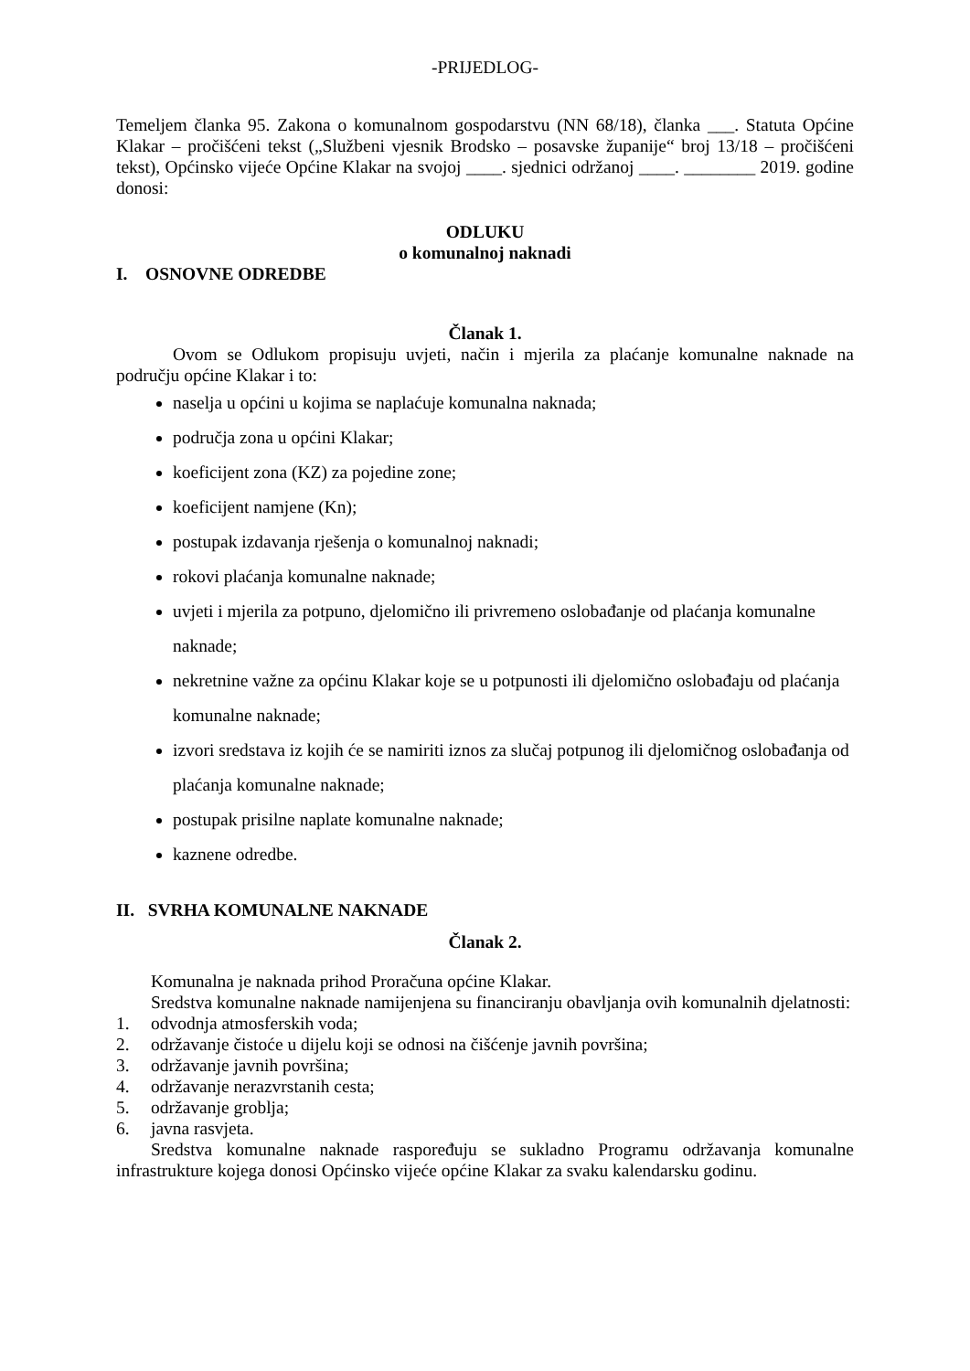-PRIJEDLOG-
Temeljem članka 95. Zakona o komunalnom gospodarstvu (NN 68/18), članka ___. Statuta Općine Klakar – pročišćeni tekst („Službeni vjesnik Brodsko – posavske županije“ broj 13/18 – pročišćeni tekst), Općinsko vijeće Općine Klakar na svojoj ____. sjednici održanoj ____. ________ 2019. godine donosi:
ODLUKU
o komunalnoj naknadi
I. OSNOVNE ODREDBE
Članak 1.
Ovom se Odlukom propisuju uvjeti, način i mjerila za plaćanje komunalne naknade na području općine Klakar i to:
naselja u općini u kojima se naplaćuje komunalna naknada;
područja zona u općini Klakar;
koeficijent zona (KZ) za pojedine zone;
koeficijent namjene (Kn);
postupak izdavanja rješenja o komunalnoj naknadi;
rokovi plaćanja komunalne naknade;
uvjeti i mjerila za potpuno, djelomično ili privremeno oslobađanje od plaćanja komunalne naknade;
nekretnine važne za općinu Klakar koje se u potpunosti ili djelomično oslobađaju od plaćanja komunalne naknade;
izvori sredstava iz kojih će se namiriti iznos za slučaj potpunog ili djelomičnog oslobađanja od plaćanja komunalne naknade;
postupak prisilne naplate komunalne naknade;
kaznene odredbe.
II. SVRHA KOMUNALNE NAKNADE
Članak 2.
Komunalna je naknada prihod Proračuna općine Klakar.
Sredstva komunalne naknade namijenjena su financiranju obavljanja ovih komunalnih djelatnosti:
1. odvodnja atmosferskih voda;
2. održavanje čistoće u dijelu koji se odnosi na čišćenje javnih površina;
3. održavanje javnih površina;
4. održavanje nerazvrstanih cesta;
5. održavanje groblja;
6. javna rasvjeta.
Sredstva komunalne naknade raspoređuju se sukladno Programu održavanja komunalne infrastrukture kojega donosi Općinsko vijeće općine Klakar za svaku kalendarsku godinu.